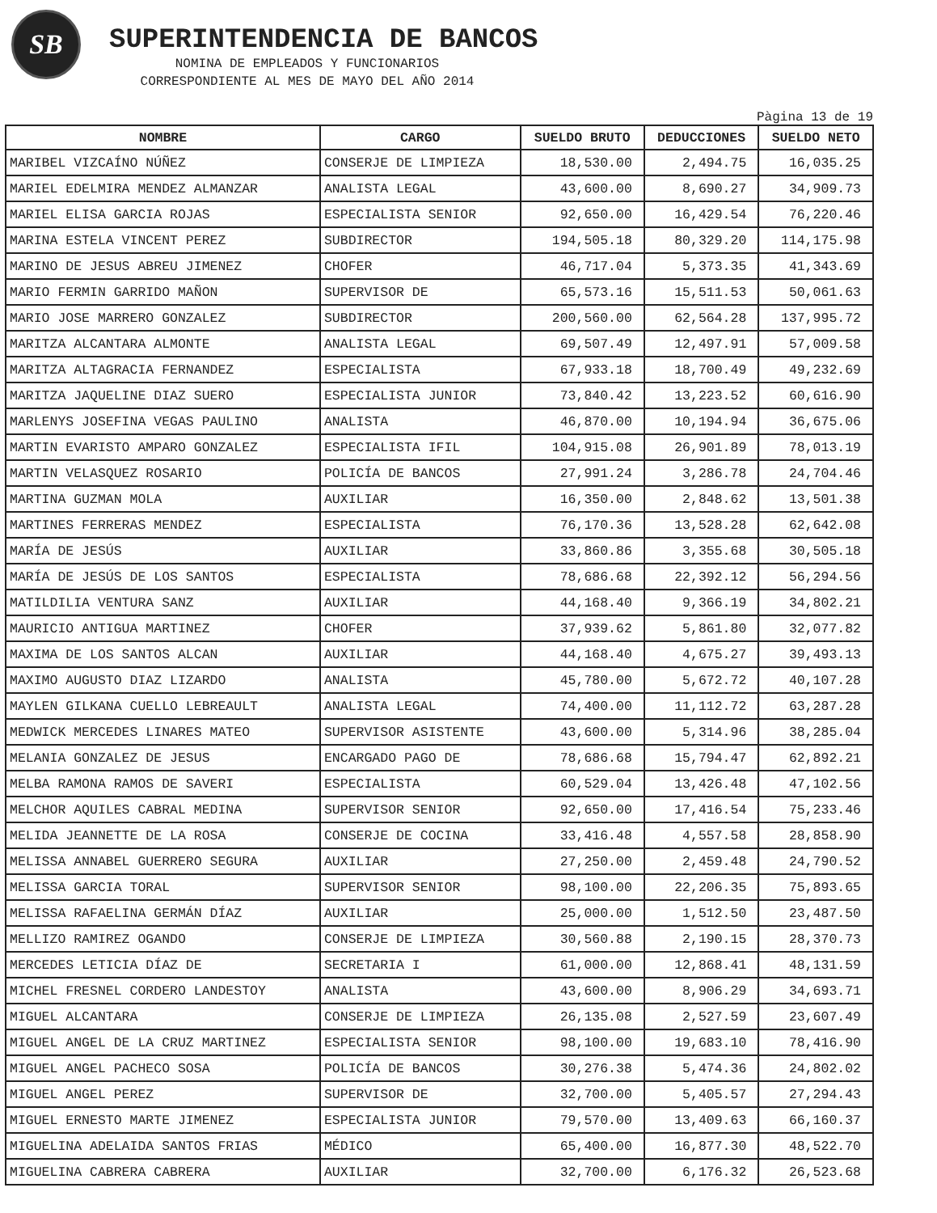SB
SUPERINTENDENCIA DE BANCOS
NOMINA DE EMPLEADOS Y FUNCIONARIOS
CORRESPONDIENTE AL MES DE MAYO DEL AÑO 2014
Pàgina 13 de 19
| NOMBRE | CARGO | SUELDO BRUTO | DEDUCCIONES | SUELDO NETO |
| --- | --- | --- | --- | --- |
| MARIBEL VIZCAÍNO NÚÑEZ | CONSERJE DE LIMPIEZA | 18,530.00 | 2,494.75 | 16,035.25 |
| MARIEL EDELMIRA MENDEZ ALMANZAR | ANALISTA LEGAL | 43,600.00 | 8,690.27 | 34,909.73 |
| MARIEL ELISA GARCIA ROJAS | ESPECIALISTA SENIOR | 92,650.00 | 16,429.54 | 76,220.46 |
| MARINA ESTELA VINCENT PEREZ | SUBDIRECTOR | 194,505.18 | 80,329.20 | 114,175.98 |
| MARINO DE JESUS ABREU JIMENEZ | CHOFER | 46,717.04 | 5,373.35 | 41,343.69 |
| MARIO FERMIN GARRIDO MAÑON | SUPERVISOR DE | 65,573.16 | 15,511.53 | 50,061.63 |
| MARIO JOSE MARRERO GONZALEZ | SUBDIRECTOR | 200,560.00 | 62,564.28 | 137,995.72 |
| MARITZA ALCANTARA ALMONTE | ANALISTA LEGAL | 69,507.49 | 12,497.91 | 57,009.58 |
| MARITZA ALTAGRACIA FERNANDEZ | ESPECIALISTA | 67,933.18 | 18,700.49 | 49,232.69 |
| MARITZA JAQUELINE DIAZ SUERO | ESPECIALISTA JUNIOR | 73,840.42 | 13,223.52 | 60,616.90 |
| MARLENYS JOSEFINA VEGAS PAULINO | ANALISTA | 46,870.00 | 10,194.94 | 36,675.06 |
| MARTIN EVARISTO AMPARO GONZALEZ | ESPECIALISTA IFIL | 104,915.08 | 26,901.89 | 78,013.19 |
| MARTIN VELASQUEZ ROSARIO | POLICÍA DE BANCOS | 27,991.24 | 3,286.78 | 24,704.46 |
| MARTINA GUZMAN MOLA | AUXILIAR | 16,350.00 | 2,848.62 | 13,501.38 |
| MARTINES FERRERAS MENDEZ | ESPECIALISTA | 76,170.36 | 13,528.28 | 62,642.08 |
| MARÍA DE JESÚS | AUXILIAR | 33,860.86 | 3,355.68 | 30,505.18 |
| MARÍA DE JESÚS DE LOS SANTOS | ESPECIALISTA | 78,686.68 | 22,392.12 | 56,294.56 |
| MATILDILIA VENTURA SANZ | AUXILIAR | 44,168.40 | 9,366.19 | 34,802.21 |
| MAURICIO ANTIGUA MARTINEZ | CHOFER | 37,939.62 | 5,861.80 | 32,077.82 |
| MAXIMA DE LOS SANTOS ALCAN | AUXILIAR | 44,168.40 | 4,675.27 | 39,493.13 |
| MAXIMO AUGUSTO DIAZ LIZARDO | ANALISTA | 45,780.00 | 5,672.72 | 40,107.28 |
| MAYLEN GILKANA CUELLO LEBREAULT | ANALISTA LEGAL | 74,400.00 | 11,112.72 | 63,287.28 |
| MEDWICK MERCEDES LINARES MATEO | SUPERVISOR ASISTENTE | 43,600.00 | 5,314.96 | 38,285.04 |
| MELANIA GONZALEZ DE JESUS | ENCARGADO PAGO DE | 78,686.68 | 15,794.47 | 62,892.21 |
| MELBA RAMONA RAMOS DE SAVERI | ESPECIALISTA | 60,529.04 | 13,426.48 | 47,102.56 |
| MELCHOR AQUILES CABRAL MEDINA | SUPERVISOR SENIOR | 92,650.00 | 17,416.54 | 75,233.46 |
| MELIDA JEANNETTE DE LA ROSA | CONSERJE DE COCINA | 33,416.48 | 4,557.58 | 28,858.90 |
| MELISSA ANNABEL GUERRERO SEGURA | AUXILIAR | 27,250.00 | 2,459.48 | 24,790.52 |
| MELISSA GARCIA TORAL | SUPERVISOR SENIOR | 98,100.00 | 22,206.35 | 75,893.65 |
| MELISSA RAFAELINA GERMÁN DÍAZ | AUXILIAR | 25,000.00 | 1,512.50 | 23,487.50 |
| MELLIZO RAMIREZ OGANDO | CONSERJE DE LIMPIEZA | 30,560.88 | 2,190.15 | 28,370.73 |
| MERCEDES LETICIA DÍAZ DE | SECRETARIA I | 61,000.00 | 12,868.41 | 48,131.59 |
| MICHEL FRESNEL CORDERO LANDESTOY | ANALISTA | 43,600.00 | 8,906.29 | 34,693.71 |
| MIGUEL ALCANTARA | CONSERJE DE LIMPIEZA | 26,135.08 | 2,527.59 | 23,607.49 |
| MIGUEL ANGEL DE LA CRUZ MARTINEZ | ESPECIALISTA SENIOR | 98,100.00 | 19,683.10 | 78,416.90 |
| MIGUEL ANGEL PACHECO SOSA | POLICÍA DE BANCOS | 30,276.38 | 5,474.36 | 24,802.02 |
| MIGUEL ANGEL PEREZ | SUPERVISOR DE | 32,700.00 | 5,405.57 | 27,294.43 |
| MIGUEL ERNESTO MARTE JIMENEZ | ESPECIALISTA JUNIOR | 79,570.00 | 13,409.63 | 66,160.37 |
| MIGUELINA ADELAIDA SANTOS FRIAS | MÉDICO | 65,400.00 | 16,877.30 | 48,522.70 |
| MIGUELINA CABRERA CABRERA | AUXILIAR | 32,700.00 | 6,176.32 | 26,523.68 |